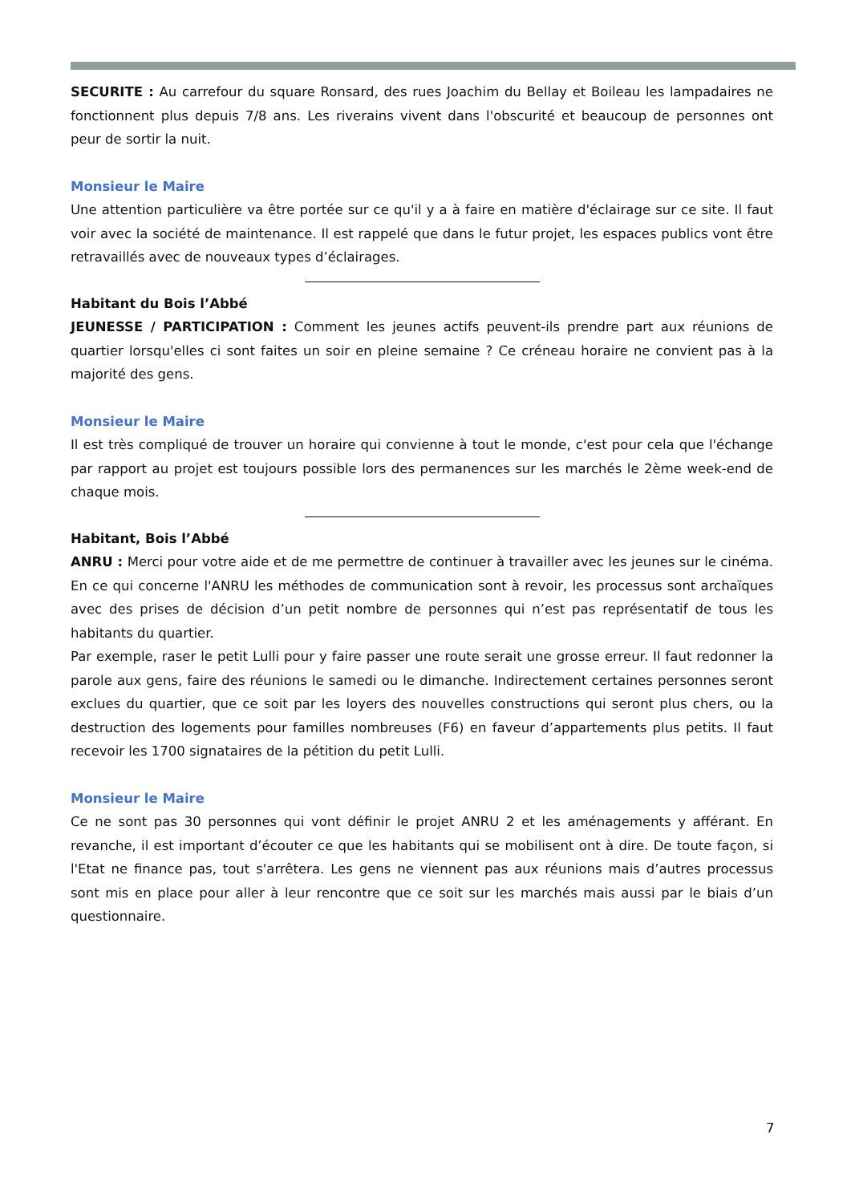SECURITE : Au carrefour du square Ronsard, des rues Joachim du Bellay et Boileau les lampadaires ne fonctionnent plus depuis 7/8 ans. Les riverains vivent dans l'obscurité et beaucoup de personnes ont peur de sortir la nuit.
Monsieur le Maire
Une attention particulière va être portée sur ce qu'il y a à faire en matière d'éclairage sur ce site. Il faut voir avec la société de maintenance. Il est rappelé que dans le futur projet, les espaces publics vont être retravaillés avec de nouveaux types d’éclairages.
Habitant du Bois l’Abbé
JEUNESSE / PARTICIPATION : Comment les jeunes actifs peuvent-ils prendre part aux réunions de quartier lorsqu'elles ci sont faites un soir en pleine semaine ? Ce créneau horaire ne convient pas à la majorité des gens.
Monsieur le Maire
Il est très compliqué de trouver un horaire qui convienne à tout le monde, c'est pour cela que l'échange par rapport au projet est toujours possible lors des permanences sur les marchés le 2ème week-end de chaque mois.
Habitant, Bois l’Abbé
ANRU : Merci pour votre aide et de me permettre de continuer à travailler avec les jeunes sur le cinéma. En ce qui concerne l'ANRU les méthodes de communication sont à revoir, les processus sont archaïques avec des prises de décision d’un petit nombre de personnes qui n’est pas représentatif de tous les habitants du quartier.
Par exemple, raser le petit Lulli pour y faire passer une route serait une grosse erreur. Il faut redonner la parole aux gens, faire des réunions le samedi ou le dimanche. Indirectement certaines personnes seront exclues du quartier, que ce soit par les loyers des nouvelles constructions qui seront plus chers, ou la destruction des logements pour familles nombreuses (F6) en faveur d’appartements plus petits. Il faut recevoir les 1700 signataires de la pétition du petit Lulli.
Monsieur le Maire
Ce ne sont pas 30 personnes qui vont définir le projet ANRU 2 et les aménagements y afférant. En revanche, il est important d’écouter ce que les habitants qui se mobilisent ont à dire. De toute façon, si l'Etat ne finance pas, tout s'arrêtera. Les gens ne viennent pas aux réunions mais d’autres processus sont mis en place pour aller à leur rencontre que ce soit sur les marchés mais aussi par le biais d’un questionnaire.
7